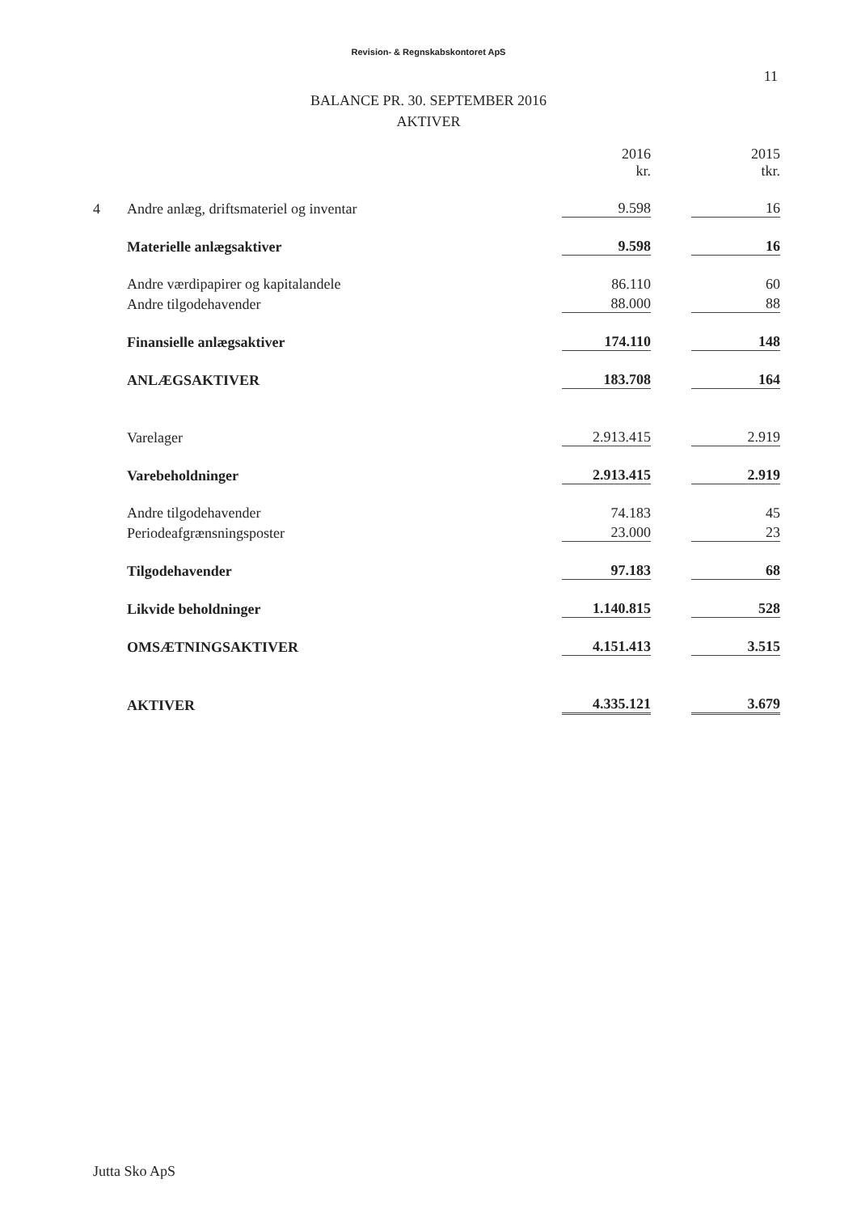Revision- & Regnskabskontoret ApS
11
BALANCE PR. 30. SEPTEMBER 2016
AKTIVER
| | | 2016 kr. | | 2015 tkr. |
| 4 | Andre anlæg, driftsmateriel og inventar | 9.598 | | 16 |
| | Materielle anlægsaktiver | 9.598 | | 16 |
| | Andre værdipapirer og kapitalandele | 86.110 | | 60 |
| | Andre tilgodehavender | 88.000 | | 88 |
| | Finansielle anlægsaktiver | 174.110 | | 148 |
| | ANLÆGSAKTIVER | 183.708 | | 164 |
| | Varelager | 2.913.415 | | 2.919 |
| | Varebeholdninger | 2.913.415 | | 2.919 |
| | Andre tilgodehavender | 74.183 | | 45 |
| | Periodeafgrænsningsposter | 23.000 | | 23 |
| | Tilgodehavender | 97.183 | | 68 |
| | Likvide beholdninger | 1.140.815 | | 528 |
| | OMSÆTNINGSAKTIVER | 4.151.413 | | 3.515 |
| | AKTIVER | 4.335.121 | | 3.679 |
Jutta Sko ApS